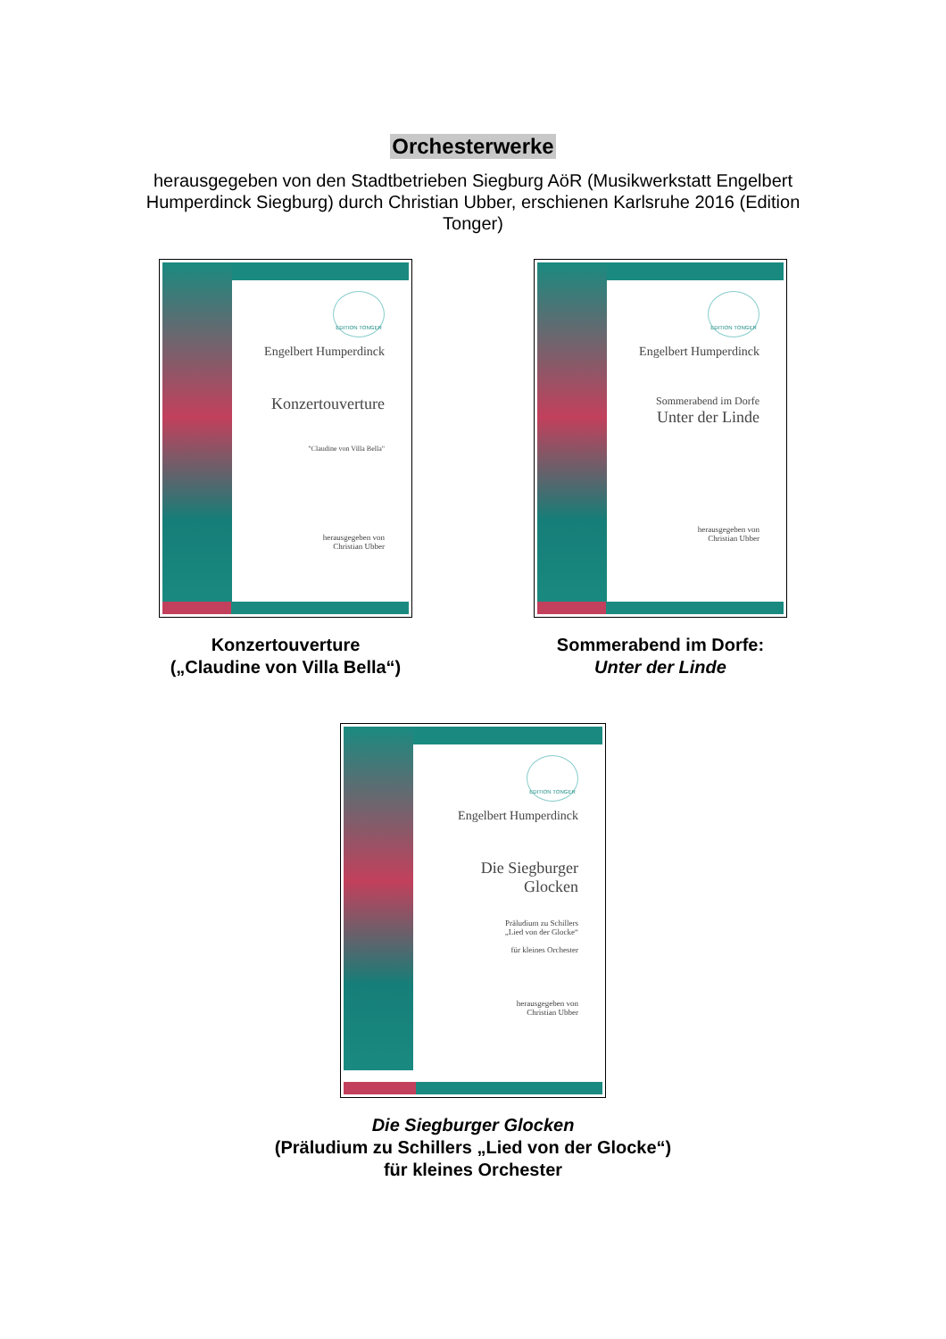Orchesterwerke
herausgegeben von den Stadtbetrieben Siegburg AöR (Musikwerkstatt Engelbert Humperdinck Siegburg) durch Christian Ubber, erschienen Karlsruhe 2016 (Edition Tonger)
EDITION TONGER
Engelbert Humperdinck
Konzertouverture
"Claudine von Villa Bella"
herausgegeben von
Christian Ubber
Konzertouverture
(„Claudine von Villa Bella“)
EDITION TONGER
Engelbert Humperdinck
Sommerabend im Dorfe
Unter der Linde
herausgegeben von
Christian Ubber
Sommerabend im Dorfe:
Unter der Linde
EDITION TONGER
Engelbert Humperdinck
Die Siegburger
Glocken
Präludium zu Schillers
„Lied von der Glocke“
für kleines Orchester
herausgegeben von
Christian Ubber
Die Siegburger Glocken
(Präludium zu Schillers „Lied von der Glocke“)
für kleines Orchester